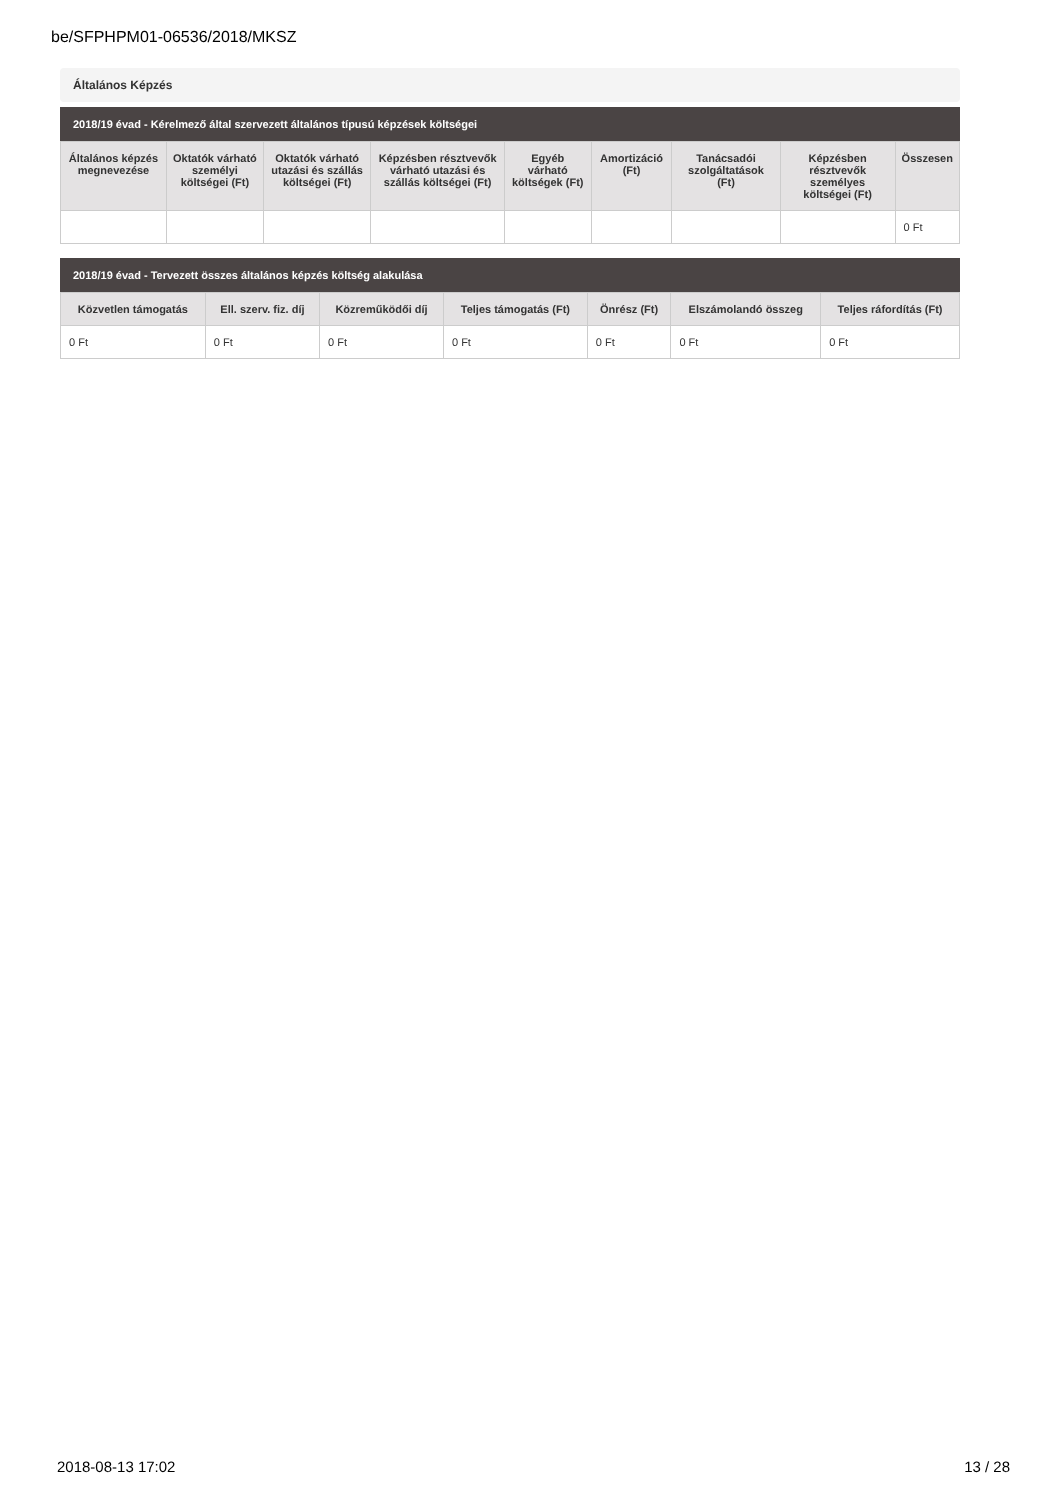be/SFPHPM01-06536/2018/MKSZ
Általános Képzés
2018/19 évad - Kérelmező által szervezett általános típusú képzések költségei
| Általános képzés megnevezése | Oktatók várható személyi költségei (Ft) | Oktatók várható utazási és szállás költségei (Ft) | Képzésben résztvevők várható utazási és szállás költségei (Ft) | Egyéb várható költségek (Ft) | Amortizáció (Ft) | Tanácsadói szolgáltatások (Ft) | Képzésben résztvevők személyes költségei (Ft) | Összesen |
| --- | --- | --- | --- | --- | --- | --- | --- | --- |
| | | | | | | | | 0 Ft |
2018/19 évad - Tervezett összes általános képzés költség alakulása
| Közvetlen támogatás | Ell. szerv. fiz. díj | Közreműködői díj | Teljes támogatás (Ft) | Önrész (Ft) | Elszámolandó összeg | Teljes ráfordítás (Ft) |
| --- | --- | --- | --- | --- | --- | --- |
| 0 Ft | 0 Ft | 0 Ft | 0 Ft | 0 Ft | 0 Ft | 0 Ft |
2018-08-13 17:02 13 / 28